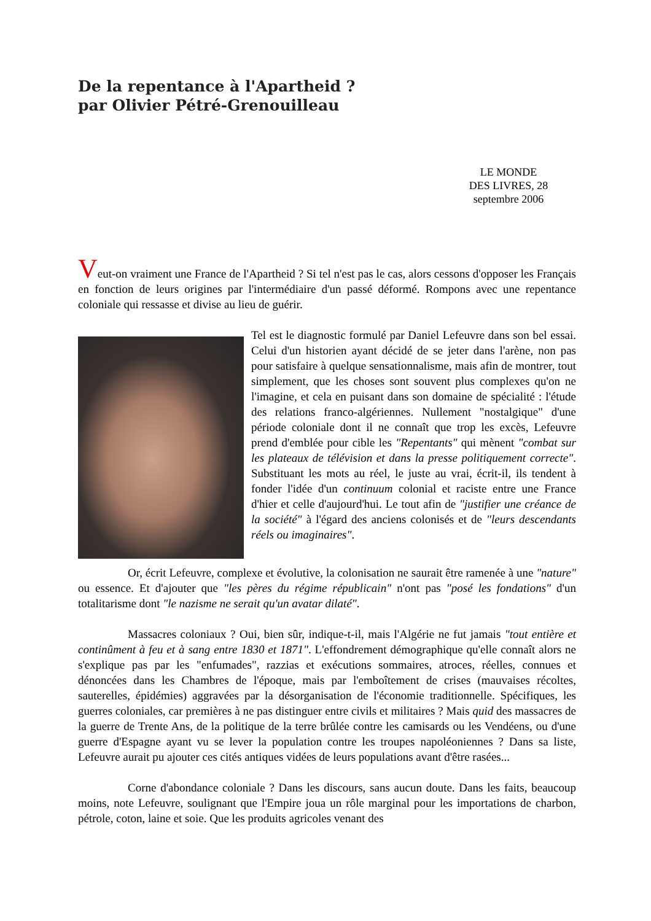De la repentance à l'Apartheid ?
par Olivier Pétré-Grenouilleau
LE MONDE
DES LIVRES, 28
septembre 2006
Veut-on vraiment une France de l'Apartheid ? Si tel n'est pas le cas, alors cessons d'opposer les Français en fonction de leurs origines par l'intermédiaire d'un passé déformé. Rompons avec une repentance coloniale qui ressasse et divise au lieu de guérir.
Tel est le diagnostic formulé par Daniel Lefeuvre dans son bel essai. Celui d'un historien ayant décidé de se jeter dans l'arène, non pas pour satisfaire à quelque sensationnalisme, mais afin de montrer, tout simplement, que les choses sont souvent plus complexes qu'on ne l'imagine, et cela en puisant dans son domaine de spécialité : l'étude des relations franco-algériennes. Nullement "nostalgique" d'une période coloniale dont il ne connaît que trop les excès, Lefeuvre prend d'emblée pour cible les "Repentants" qui mènent "combat sur les plateaux de télévision et dans la presse politiquement correcte". Substituant les mots au réel, le juste au vrai, écrit-il, ils tendent à fonder l'idée d'un continuum colonial et raciste entre une France d'hier et celle d'aujourd'hui. Le tout afin de "justifier une créance de la société" à l'égard des anciens colonisés et de "leurs descendants réels ou imaginaires".
Or, écrit Lefeuvre, complexe et évolutive, la colonisation ne saurait être ramenée à une "nature" ou essence. Et d'ajouter que "les pères du régime républicain" n'ont pas "posé les fondations" d'un totalitarisme dont "le nazisme ne serait qu'un avatar dilaté".
Massacres coloniaux ? Oui, bien sûr, indique-t-il, mais l'Algérie ne fut jamais "tout entière et continûment à feu et à sang entre 1830 et 1871". L'effondrement démographique qu'elle connaît alors ne s'explique pas par les "enfumades", razzias et exécutions sommaires, atroces, réelles, connues et dénoncées dans les Chambres de l'époque, mais par l'emboîtement de crises (mauvaises récoltes, sauterelles, épidémies) aggravées par la désorganisation de l'économie traditionnelle. Spécifiques, les guerres coloniales, car premières à ne pas distinguer entre civils et militaires ? Mais quid des massacres de la guerre de Trente Ans, de la politique de la terre brûlée contre les camisards ou les Vendéens, ou d'une guerre d'Espagne ayant vu se lever la population contre les troupes napoléoniennes ? Dans sa liste, Lefeuvre aurait pu ajouter ces cités antiques vidées de leurs populations avant d'être rasées...
Corne d'abondance coloniale ? Dans les discours, sans aucun doute. Dans les faits, beaucoup moins, note Lefeuvre, soulignant que l'Empire joua un rôle marginal pour les importations de charbon, pétrole, coton, laine et soie. Que les produits agricoles venant des